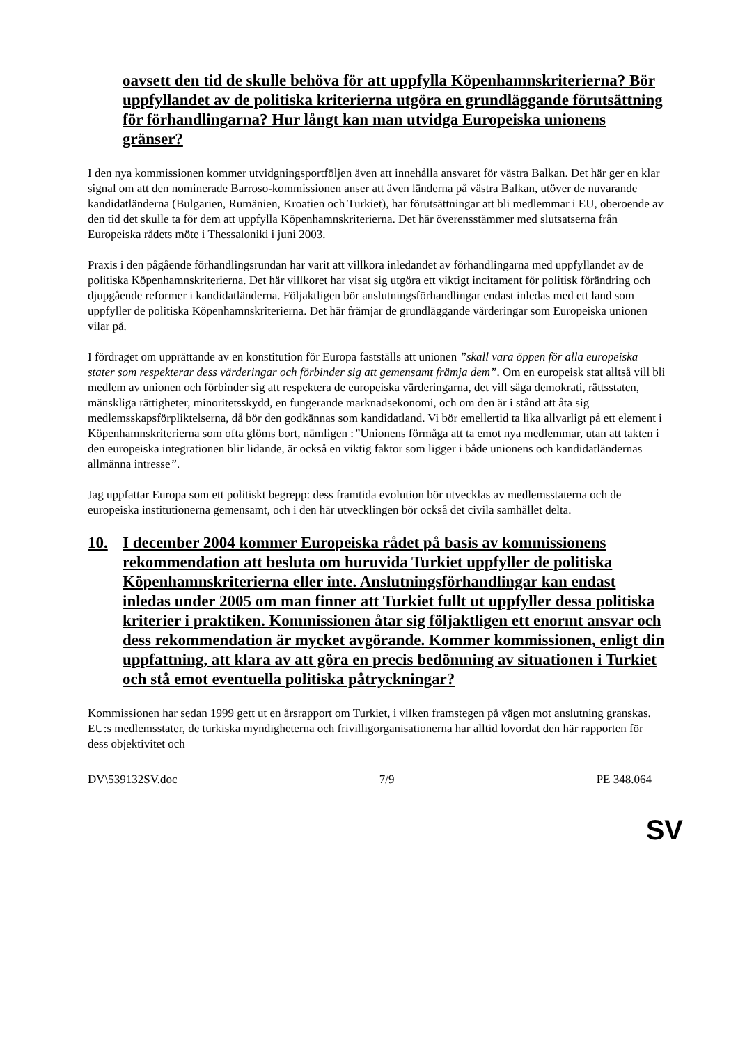oavsett den tid de skulle behöva för att uppfylla Köpenhamnskriterierna? Bör uppfyllandet av de politiska kriterierna utgöra en grundläggande förutsättning för förhandlingarna? Hur långt kan man utvidga Europeiska unionens gränser?
I den nya kommissionen kommer utvidgningsportföljen även att innehålla ansvaret för västra Balkan. Det här ger en klar signal om att den nominerade Barroso-kommissionen anser att även länderna på västra Balkan, utöver de nuvarande kandidatländerna (Bulgarien, Rumänien, Kroatien och Turkiet), har förutsättningar att bli medlemmar i EU, oberoende av den tid det skulle ta för dem att uppfylla Köpenhamnskriterierna. Det här överensstämmer med slutsatserna från Europeiska rådets möte i Thessaloniki i juni 2003.
Praxis i den pågående förhandlingsrundan har varit att villkora inledandet av förhandlingarna med uppfyllandet av de politiska Köpenhamnskriterierna. Det här villkoret har visat sig utgöra ett viktigt incitament för politisk förändring och djupgående reformer i kandidatländerna. Följaktligen bör anslutningsförhandlingar endast inledas med ett land som uppfyller de politiska Köpenhamnskriterierna. Det här främjar de grundläggande värderingar som Europeiska unionen vilar på.
I fördraget om upprättande av en konstitution för Europa fastställs att unionen ”skall vara öppen för alla europeiska stater som respekterar dess värderingar och förbinder sig att gemensamt främja dem”. Om en europeisk stat alltså vill bli medlem av unionen och förbinder sig att respektera de europeiska värderingarna, det vill säga demokrati, rättsstaten, mänskliga rättigheter, minoritetsskydd, en fungerande marknadsekonomi, och om den är i stånd att åta sig medlemsskapsförpliktelserna, då bör den godkännas som kandidatland. Vi bör emellertid ta lika allvarligt på ett element i Köpenhamnskriterierna som ofta glöms bort, nämligen :”Unionens förmåga att ta emot nya medlemmar, utan att takten i den europeiska integrationen blir lidande, är också en viktig faktor som ligger i både unionens och kandidatländernas allmänna intresse”.
Jag uppfattar Europa som ett politiskt begrepp: dess framtida evolution bör utvecklas av medlemsstaterna och de europeiska institutionerna gemensamt, och i den här utvecklingen bör också det civila samhället delta.
10. I december 2004 kommer Europeiska rådet på basis av kommissionens rekommendation att besluta om huruvida Turkiet uppfyller de politiska Köpenhamnskriterierna eller inte. Anslutningsförhandlingar kan endast inledas under 2005 om man finner att Turkiet fullt ut uppfyller dessa politiska kriterier i praktiken. Kommissionen åtar sig följaktligen ett enormt ansvar och dess rekommendation är mycket avgörande. Kommer kommissionen, enligt din uppfattning, att klara av att göra en precis bedömning av situationen i Turkiet och stå emot eventuella politiska påtryckningar?
Kommissionen har sedan 1999 gett ut en årsrapport om Turkiet, i vilken framstegen på vägen mot anslutning granskas. EU:s medlemsstater, de turkiska myndigheterna och frivilligorganisationerna har alltid lovordat den här rapporten för dess objektivitet och
DV\539132SV.doc 7/9 PE 348.064
SV